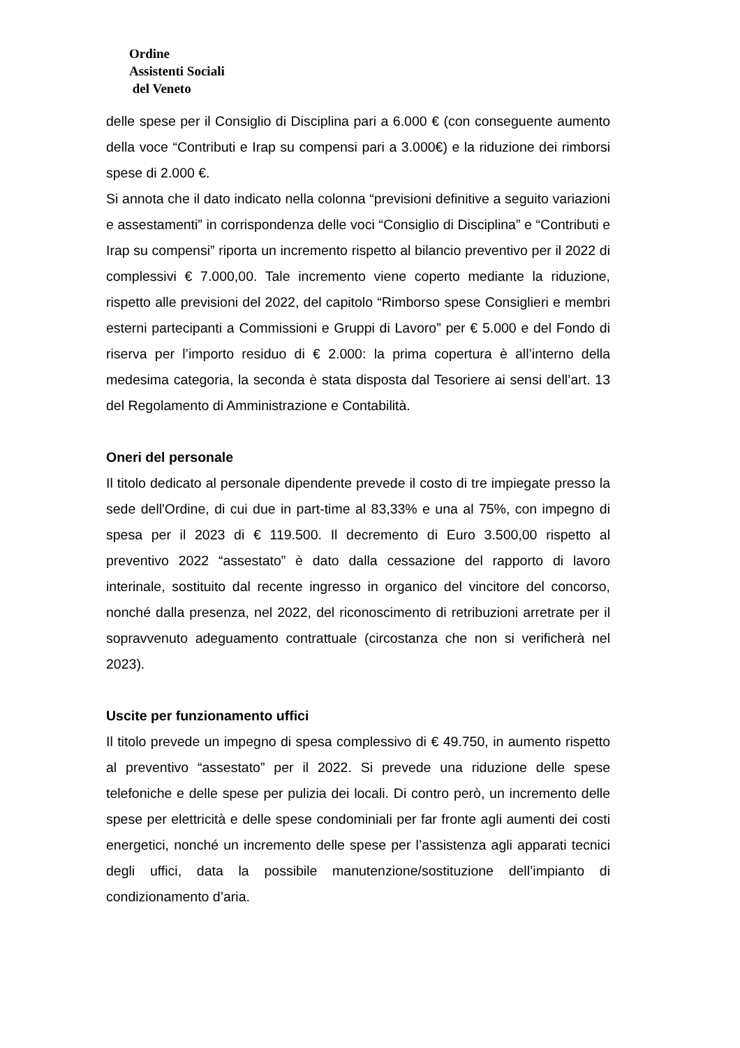Ordine
Assistenti Sociali
del Veneto
delle spese per il Consiglio di Disciplina pari a 6.000 € (con conseguente aumento della voce “Contributi e Irap su compensi pari a 3.000€) e la riduzione dei rimborsi spese di 2.000 €.
Si annota che il dato indicato nella colonna “previsioni definitive a seguito variazioni e assestamenti” in corrispondenza delle voci “Consiglio di Disciplina” e “Contributi e Irap su compensi” riporta un incremento rispetto al bilancio preventivo per il 2022 di complessivi € 7.000,00. Tale incremento viene coperto mediante la riduzione, rispetto alle previsioni del 2022, del capitolo “Rimborso spese Consiglieri e membri esterni partecipanti a Commissioni e Gruppi di Lavoro” per € 5.000 e del Fondo di riserva per l’importo residuo di € 2.000: la prima copertura è all’interno della medesima categoria, la seconda è stata disposta dal Tesoriere ai sensi dell’art. 13 del Regolamento di Amministrazione e Contabilità.
Oneri del personale
Il titolo dedicato al personale dipendente prevede il costo di tre impiegate presso la sede dell'Ordine, di cui due in part-time al 83,33% e una al 75%, con impegno di spesa per il 2023 di € 119.500. Il decremento di Euro 3.500,00 rispetto al preventivo 2022 “assestato” è dato dalla cessazione del rapporto di lavoro interinale, sostituito dal recente ingresso in organico del vincitore del concorso, nonché dalla presenza, nel 2022, del riconoscimento di retribuzioni arretrate per il sopravvenuto adeguamento contrattuale (circostanza che non si verificherà nel 2023).
Uscite per funzionamento uffici
Il titolo prevede un impegno di spesa complessivo di € 49.750, in aumento rispetto al preventivo “assestato” per il 2022. Si prevede una riduzione delle spese telefoniche e delle spese per pulizia dei locali. Di contro però, un incremento delle spese per elettricità e delle spese condominiali per far fronte agli aumenti dei costi energetici, nonché un incremento delle spese per l’assistenza agli apparati tecnici degli uffici, data la possibile manutenzione/sostituzione dell’impianto di condizionamento d’aria.